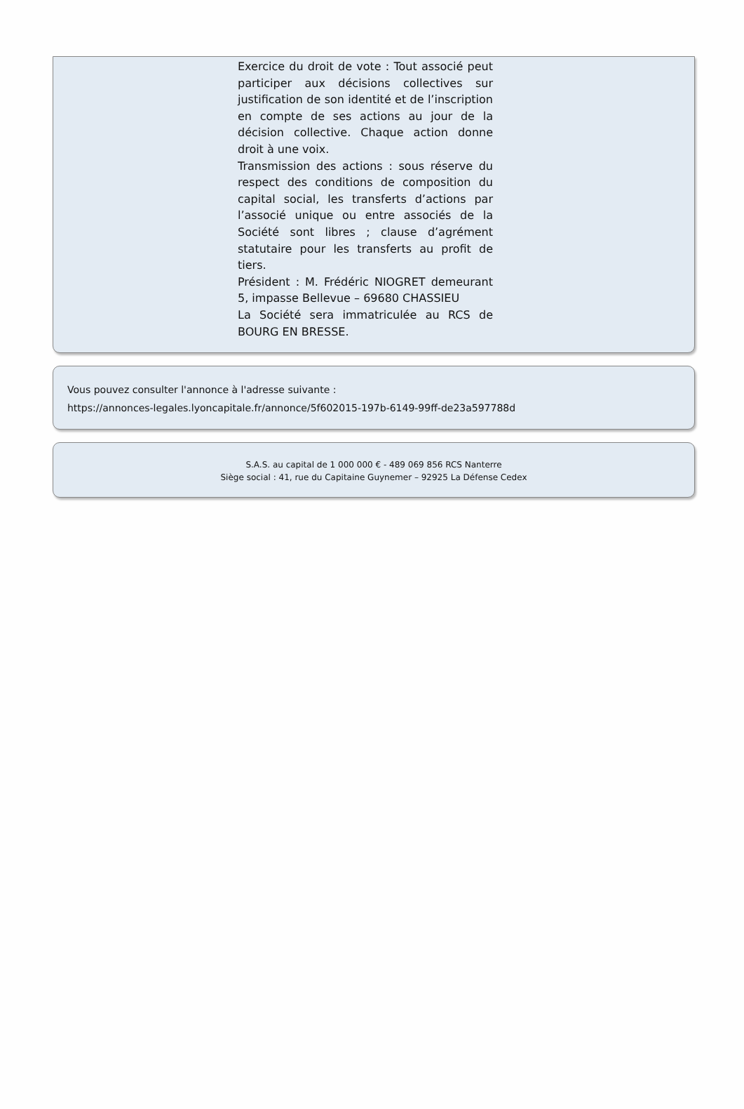Exercice du droit de vote : Tout associé peut participer aux décisions collectives sur justification de son identité et de l’inscription en compte de ses actions au jour de la décision collective. Chaque action donne droit à une voix.
Transmission des actions : sous réserve du respect des conditions de composition du capital social, les transferts d’actions par l’associé unique ou entre associés de la Société sont libres ; clause d’agrément statutaire pour les transferts au profit de tiers.
Président : M. Frédéric NIOGRET demeurant 5, impasse Bellevue – 69680 CHASSIEU
La Société sera immatriculée au RCS de BOURG EN BRESSE.
Vous pouvez consulter l'annonce à l'adresse suivante :
https://annonces-legales.lyoncapitale.fr/annonce/5f602015-197b-6149-99ff-de23a597788d
S.A.S. au capital de 1 000 000 € - 489 069 856 RCS Nanterre
Siège social : 41, rue du Capitaine Guynemer – 92925 La Défense Cedex